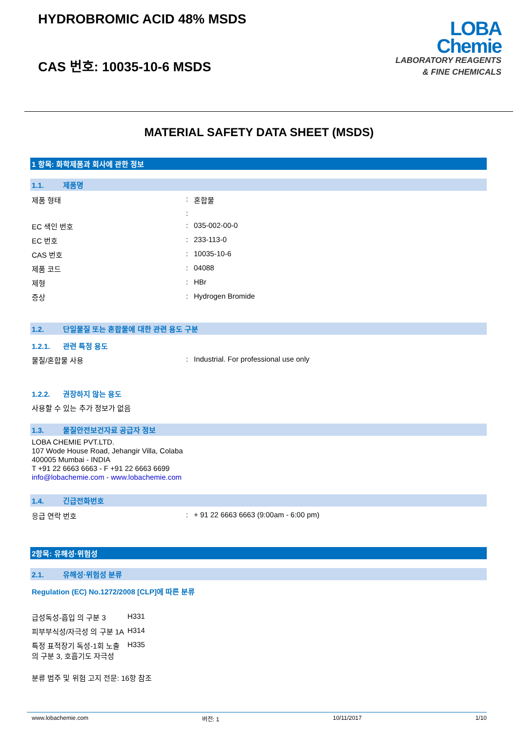HYDROBROMIC ACID 48% MSDS
CAS 번호: 10035-10-6 MSDS
LOBA
Chemie
LABORATORY REAGENTS
& FINE CHEMICALS
MATERIAL SAFETY DATA SHEET (MSDS)
1 항목: 화학제품과 회사에 관한 정보
1.1. 제품명
| 제품 형태 | : | 혼합물 |
| | : | |
| EC 색인 번호 | : | 035-002-00-0 |
| EC 번호 | : | 233-113-0 |
| CAS 번호 | : | 10035-10-6 |
| 제품 코드 | : | 04088 |
| 제형 | : | HBr |
| 증상 | : | Hydrogen Bromide |
1.2. 단일물질 또는 혼합물에 대한 관련 용도 구분
1.2.1. 관련 특정 용도
| 물질/혼합물 사용 | : | Industrial. For professional use only |
1.2.2. 권장하지 않는 용도
사용할 수 있는 추가 정보가 없음
1.3. 물질안전보건자료 공급자 정보
LOBA CHEMIE PVT.LTD.
107 Wode House Road, Jehangir Villa, Colaba
400005 Mumbai - INDIA
T +91 22 6663 6663 - F +91 22 6663 6699
info@lobachemie.com - www.lobachemie.com
1.4. 긴급전화번호
| 응급 연락 번호 | : | + 91 22 6663 6663 (9:00am - 6:00 pm) |
2항목: 유해성·위험성
2.1. 유해성·위험성 분류
Regulation (EC) No.1272/2008 [CLP]에 따른 분류
| 급성독성-흡입 의 구분 3 | H331 |
| 피부부식성/자극성 의 구분 1A | H314 |
| 특정 표적장기 독성-1회 노출 의 구분 3, 호흡기도 자극성 | H335 |
분류 범주 및 위험 고지 전문: 16항 참조
www.lobachemie.com 버전: 1 10/11/2017 1/10